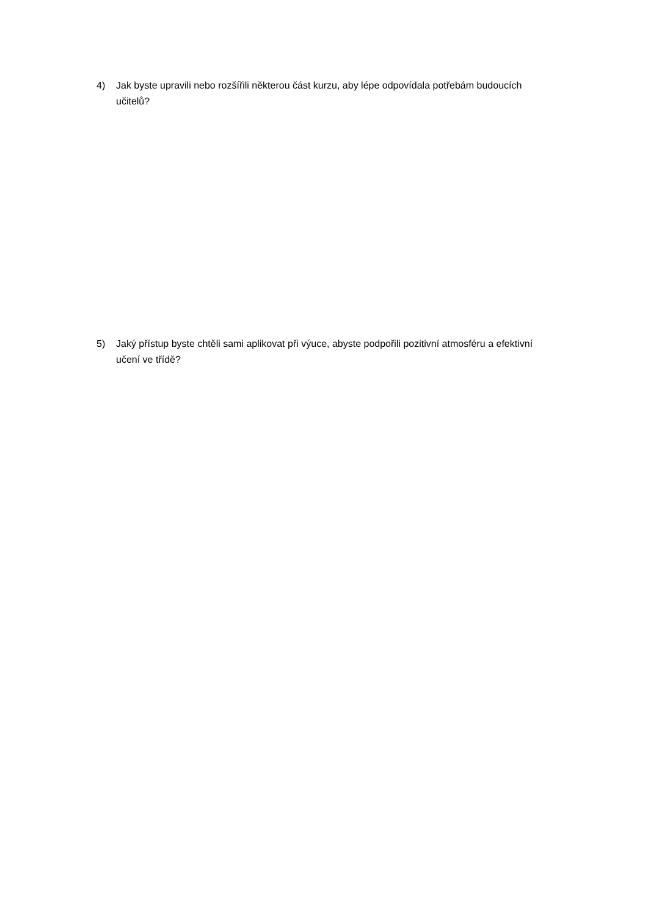4) Jak byste upravili nebo rozšířili některou část kurzu, aby lépe odpovídala potřebám budoucích učitelů?
5) Jaký přístup byste chtěli sami aplikovat při výuce, abyste podpořili pozitivní atmosféru a efektivní učení ve třídě?